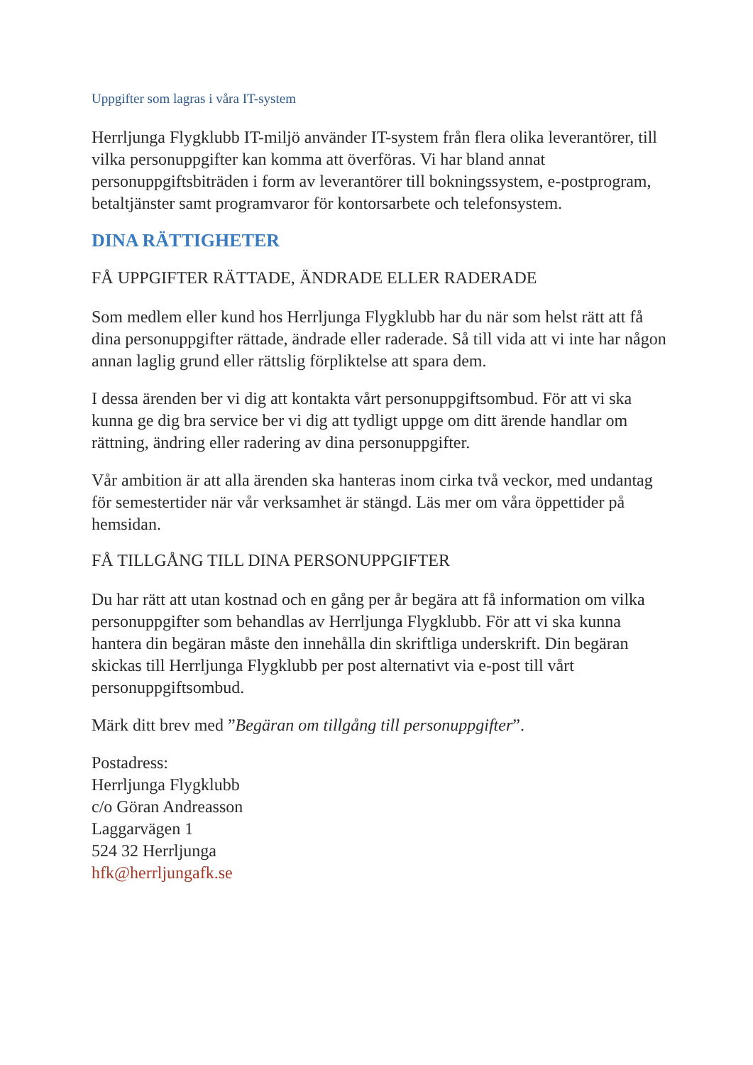Uppgifter som lagras i våra IT-system
Herrljunga Flygklubb IT-miljö använder IT-system från flera olika leverantörer, till vilka personuppgifter kan komma att överföras. Vi har bland annat personuppgiftsbiträden i form av leverantörer till bokningssystem, e-postprogram, betaltjänster samt programvaror för kontorsarbete och telefonsystem.
DINA RÄTTIGHETER
FÅ UPPGIFTER RÄTTADE, ÄNDRADE ELLER RADERADE
Som medlem eller kund hos Herrljunga Flygklubb har du när som helst rätt att få dina personuppgifter rättade, ändrade eller raderade. Så till vida att vi inte har någon annan laglig grund eller rättslig förpliktelse att spara dem.
I dessa ärenden ber vi dig att kontakta vårt personuppgiftsombud. För att vi ska kunna ge dig bra service ber vi dig att tydligt uppge om ditt ärende handlar om rättning, ändring eller radering av dina personuppgifter.
Vår ambition är att alla ärenden ska hanteras inom cirka två veckor, med undantag för semestertider när vår verksamhet är stängd. Läs mer om våra öppettider på hemsidan.
FÅ TILLGÅNG TILL DINA PERSONUPPGIFTER
Du har rätt att utan kostnad och en gång per år begära att få information om vilka personuppgifter som behandlas av Herrljunga Flygklubb. För att vi ska kunna hantera din begäran måste den innehålla din skriftliga underskrift. Din begäran skickas till Herrljunga Flygklubb per post alternativt via e-post till vårt personuppgiftsombud.
Märk ditt brev med ”Begäran om tillgång till personuppgifter”.
Postadress:
Herrljunga Flygklubb
c/o Göran Andreasson
Laggarvägen 1
524 32 Herrljunga
hfk@herrljungafk.se